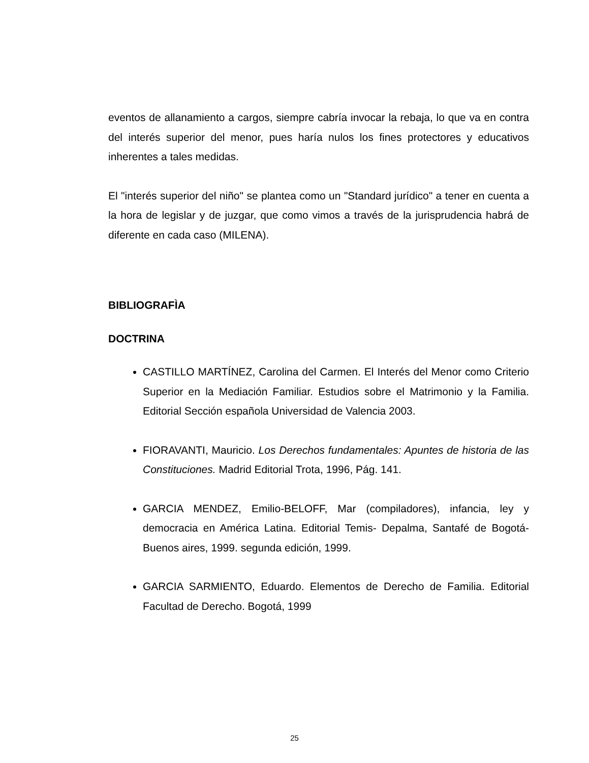eventos de allanamiento a cargos, siempre cabría invocar la rebaja, lo que va en contra del interés superior del menor, pues haría nulos los fines protectores y educativos inherentes a tales medidas.
El "interés superior del niño" se plantea como un "Standard jurídico" a tener en cuenta a la hora de legislar y de juzgar, que como vimos a través de la jurisprudencia habrá de diferente en cada caso (MILENA).
BIBLIOGRAFÌA
DOCTRINA
CASTILLO MARTÍNEZ, Carolina del Carmen. El Interés del Menor como Criterio Superior en la Mediación Familiar. Estudios sobre el Matrimonio y la Familia. Editorial Sección española Universidad de Valencia 2003.
FIORAVANTI, Mauricio. Los Derechos fundamentales: Apuntes de historia de las Constituciones. Madrid Editorial Trota, 1996, Pág. 141.
GARCIA MENDEZ, Emilio-BELOFF, Mar (compiladores), infancia, ley y democracia en América Latina. Editorial Temis- Depalma, Santafé de Bogotá- Buenos aires, 1999. segunda edición, 1999.
GARCIA SARMIENTO, Eduardo. Elementos de Derecho de Familia. Editorial Facultad de Derecho. Bogotá, 1999
25